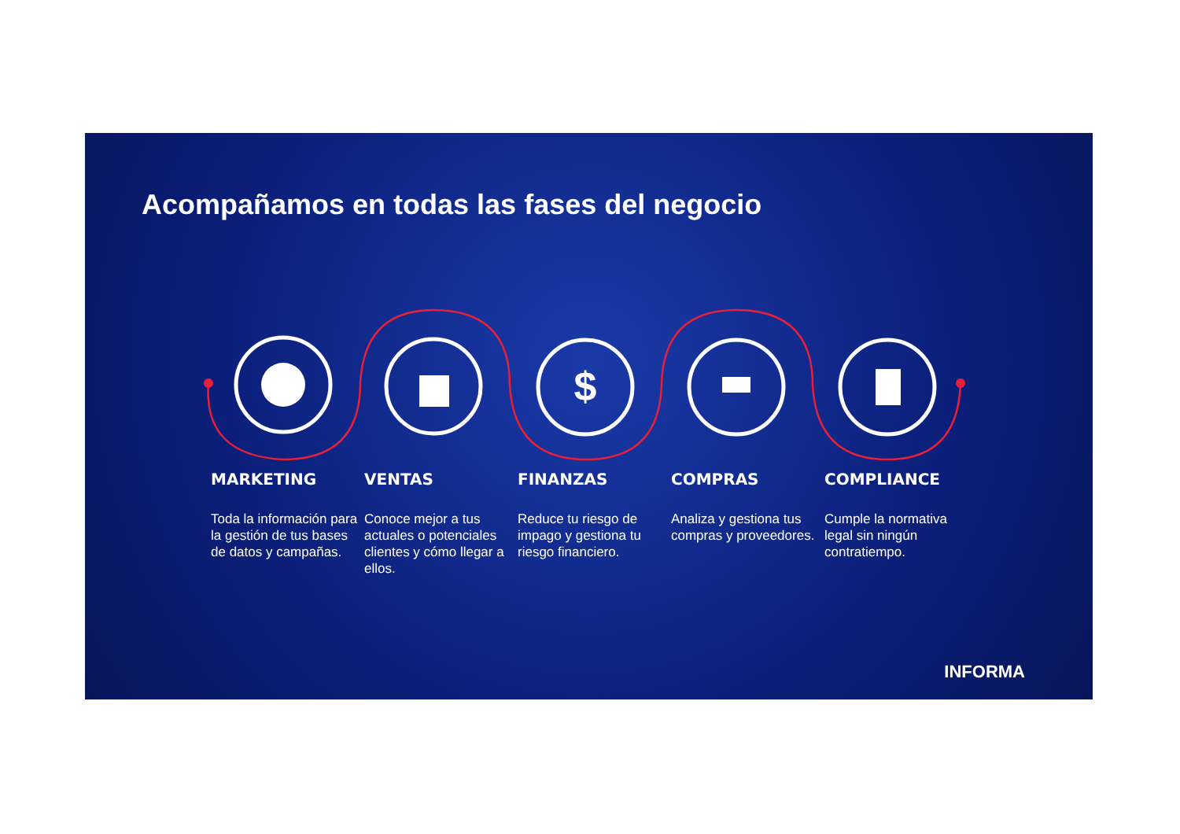$
Acompañamos en todas las fases del negocio
MARKETING
Toda la información para la gestión de tus bases de datos y campañas.
VENTAS
Conoce mejor a tus actuales o potenciales clientes y cómo llegar a ellos.
FINANZAS
Reduce tu riesgo de impago y gestiona tu riesgo financiero.
COMPRAS
Analiza y gestiona tus compras y proveedores.
COMPLIANCE
Cumple la normativa legal sin ningún contratiempo.
INFORMA